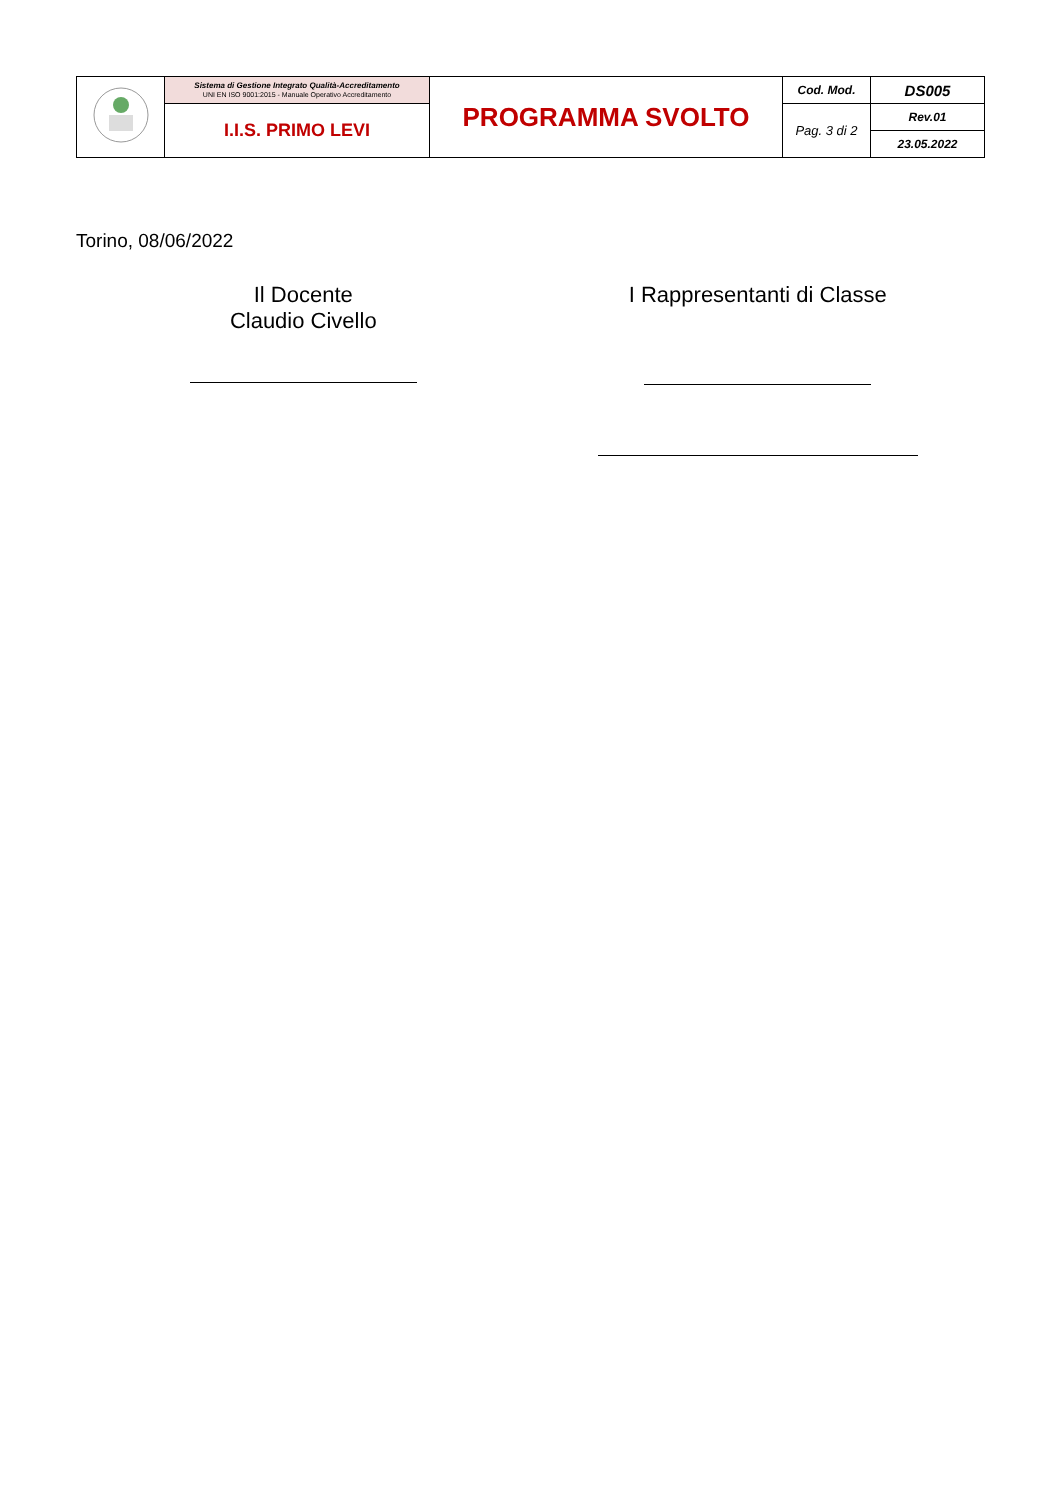| | Sistema di Gestione Integrato Qualità-Accreditamento UNI EN ISO 9001:2015 - Manuale Operativo Accreditamento | PROGRAMMA SVOLTO | Cod. Mod. | DS005 |
| | I.I.S. PRIMO LEVI | | Pag. 3 di 2 | Rev.01 |
| | | | | 23.05.2022 |
Torino, 08/06/2022
Il Docente
Claudio Civello
I Rappresentanti di Classe